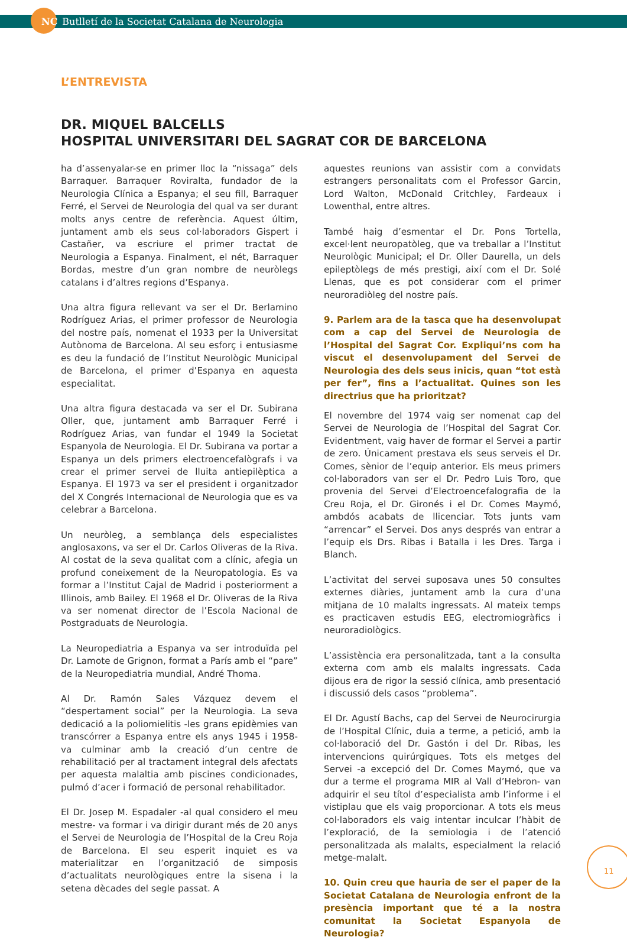NC Butlletí de la Societat Catalana de Neurologia
L’ENTREVISTA
DR. MIQUEL BALCELLS
HOSPITAL UNIVERSITARI DEL SAGRAT COR DE BARCELONA
ha d’assenyalar-se en primer lloc la “nissaga” dels Barraquer. Barraquer Roviralta, fundador de la Neurologia Clínica a Espanya; el seu fill, Barraquer Ferré, el Servei de Neurologia del qual va ser durant molts anys centre de referència. Aquest últim, juntament amb els seus col·laboradors Gispert i Castañer, va escriure el primer tractat de Neurologia a Espanya. Finalment, el nét, Barraquer Bordas, mestre d’un gran nombre de neuròlegs catalans i d’altres regions d’Espanya.
Una altra figura rellevant va ser el Dr. Berlamino Rodríguez Arias, el primer professor de Neurologia del nostre país, nomenat el 1933 per la Universitat Autònoma de Barcelona. Al seu esforç i entusiasme es deu la fundació de l’Institut Neurològic Municipal de Barcelona, el primer d’Espanya en aquesta especialitat.
Una altra figura destacada va ser el Dr. Subirana Oller, que, juntament amb Barraquer Ferré i Rodríguez Arias, van fundar el 1949 la Societat Espanyola de Neurologia. El Dr. Subirana va portar a Espanya un dels primers electroencefalògrafs i va crear el primer servei de lluita antiepilèptica a Espanya. El 1973 va ser el president i organitzador del X Congrés Internacional de Neurologia que es va celebrar a Barcelona.
Un neuròleg, a semblança dels especialistes anglosaxons, va ser el Dr. Carlos Oliveras de la Riva. Al costat de la seva qualitat com a clínic, afegia un profund coneixement de la Neuropatologia. Es va formar a l’Institut Cajal de Madrid i posteriorment a Illinois, amb Bailey. El 1968 el Dr. Oliveras de la Riva va ser nomenat director de l’Escola Nacional de Postgraduats de Neurologia.
La Neuropediatria a Espanya va ser introduïda pel Dr. Lamote de Grignon, format a París amb el “pare” de la Neuropediatria mundial, André Thoma.
Al Dr. Ramón Sales Vázquez devem el “despertament social” per la Neurologia. La seva dedicació a la poliomielitis -les grans epidèmies van transcórrer a Espanya entre els anys 1945 i 1958- va culminar amb la creació d’un centre de rehabilitació per al tractament integral dels afectats per aquesta malaltia amb piscines condicionades, pulmó d’acer i formació de personal rehabilitador.
El Dr. Josep M. Espadaler -al qual considero el meu mestre- va formar i va dirigir durant més de 20 anys el Servei de Neurologia de l’Hospital de la Creu Roja de Barcelona. El seu esperit inquiet es va materialitzar en l’organització de simposis d’actualitats neurològiques entre la sisena i la setena dècades del segle passat. A
aquestes reunions van assistir com a convidats estrangers personalitats com el Professor Garcin, Lord Walton, McDonald Critchley, Fardeaux i Lowenthal, entre altres.
També haig d’esmentar el Dr. Pons Tortella, excel·lent neuropatòleg, que va treballar a l’Institut Neurològic Municipal; el Dr. Oller Daurella, un dels epileptòlegs de més prestigi, així com el Dr. Solé Llenas, que es pot considerar com el primer neuroradiòleg del nostre país.
9. Parlem ara de la tasca que ha desenvolupat com a cap del Servei de Neurologia de l’Hospital del Sagrat Cor. Expliqui’ns com ha viscut el desenvolupament del Servei de Neurologia des dels seus inicis, quan “tot està per fer”, fins a l’actualitat. Quines son les directrius que ha prioritzat?
El novembre del 1974 vaig ser nomenat cap del Servei de Neurologia de l’Hospital del Sagrat Cor. Evidentment, vaig haver de formar el Servei a partir de zero. Únicament prestava els seus serveis el Dr. Comes, sènior de l’equip anterior. Els meus primers col·laboradors van ser el Dr. Pedro Luis Toro, que provenia del Servei d’Electroencefalografia de la Creu Roja, el Dr. Gironés i el Dr. Comes Maymó, ambdós acabats de llicenciar. Tots junts vam “arrencar” el Servei. Dos anys després van entrar a l’equip els Drs. Ribas i Batalla i les Dres. Targa i Blanch.
L’activitat del servei suposava unes 50 consultes externes diàries, juntament amb la cura d’una mitjana de 10 malalts ingressats. Al mateix temps es practicaven estudis EEG, electromiogràfics i neuroradiològics.
L’assistència era personalitzada, tant a la consulta externa com amb els malalts ingressats. Cada dijous era de rigor la sessió clínica, amb presentació i discussió dels casos “problema”.
El Dr. Agustí Bachs, cap del Servei de Neurocirurgia de l’Hospital Clínic, duia a terme, a petició, amb la col·laboració del Dr. Gastón i del Dr. Ribas, les intervencions quirúrgiques. Tots els metges del Servei -a excepció del Dr. Comes Maymó, que va dur a terme el programa MIR al Vall d’Hebron- van adquirir el seu títol d’especialista amb l’informe i el vistiplau que els vaig proporcionar. A tots els meus col·laboradors els vaig intentar inculcar l’hàbit de l’exploració, de la semiologia i de l’atenció personalitzada als malalts, especialment la relació metge-malalt.
10. Quin creu que hauria de ser el paper de la Societat Catalana de Neurologia enfront de la presència important que té a la nostra comunitat la Societat Espanyola de Neurologia?
11